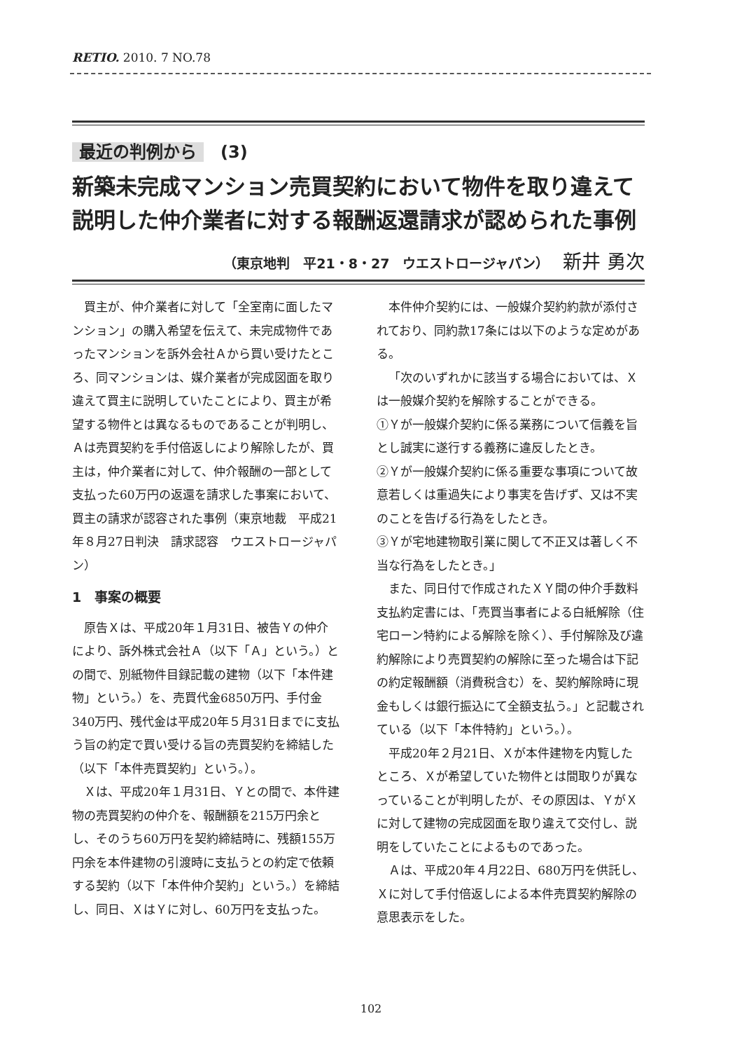RETIO. 2010. 7 NO.78
最近の判例から　(3)
新築未完成マンション売買契約において物件を取り違えて説明した仲介業者に対する報酬返還請求が認められた事例
（東京地判　平21・8・27　ウエストロージャパン） 新井 勇次
買主が、仲介業者に対して「全室南に面したマンション」の購入希望を伝えて、未完成物件であったマンションを訴外会社Ａから買い受けたところ、同マンションは、媒介業者が完成図面を取り違えて買主に説明していたことにより、買主が希望する物件とは異なるものであることが判明し、Ａは売買契約を手付倍返しにより解除したが、買主は，仲介業者に対して、仲介報酬の一部として支払った60万円の返還を請求した事案において、買主の請求が認容された事例（東京地裁　平成21年８月27日判決　請求認容　ウエストロージャパン）
1　事案の概要
原告Ｘは、平成20年１月31日、被告Ｙの仲介により、訴外株式会社Ａ（以下「Ａ」という。）との間で、別紙物件目録記載の建物（以下「本件建物」という。）を、売買代金6850万円、手付金340万円、残代金は平成20年５月31日までに支払う旨の約定で買い受ける旨の売買契約を締結した（以下「本件売買契約」という。）。
Ｘは、平成20年１月31日、Ｙとの間で、本件建物の売買契約の仲介を、報酬額を215万円余とし、そのうち60万円を契約締結時に、残額155万円余を本件建物の引渡時に支払うとの約定で依頼する契約（以下「本件仲介契約」という。）を締結し、同日、ＸはＹに対し、60万円を支払った。
本件仲介契約には、一般媒介契約約款が添付されており、同約款17条には以下のような定めがある。
「次のいずれかに該当する場合においては、Ｘは一般媒介契約を解除することができる。
①Ｙが一般媒介契約に係る業務について信義を旨とし誠実に遂行する義務に違反したとき。
②Ｙが一般媒介契約に係る重要な事項について故意若しくは重過失により事実を告げず、又は不実のことを告げる行為をしたとき。
③Ｙが宅地建物取引業に関して不正又は著しく不当な行為をしたとき。」
また、同日付で作成されたＸＹ間の仲介手数料支払約定書には、「売買当事者による白紙解除（住宅ローン特約による解除を除く）、手付解除及び違約解除により売買契約の解除に至った場合は下記の約定報酬額（消費税含む）を、契約解除時に現金もしくは銀行振込にて全額支払う。」と記載されている（以下「本件特約」という。）。
平成20年２月21日、Ｘが本件建物を内覧したところ、Ｘが希望していた物件とは間取りが異なっていることが判明したが、その原因は、ＹがＸに対して建物の完成図面を取り違えて交付し、説明をしていたことによるものであった。
Ａは、平成20年４月22日、680万円を供託し、Ｘに対して手付倍返しによる本件売買契約解除の意思表示をした。
102